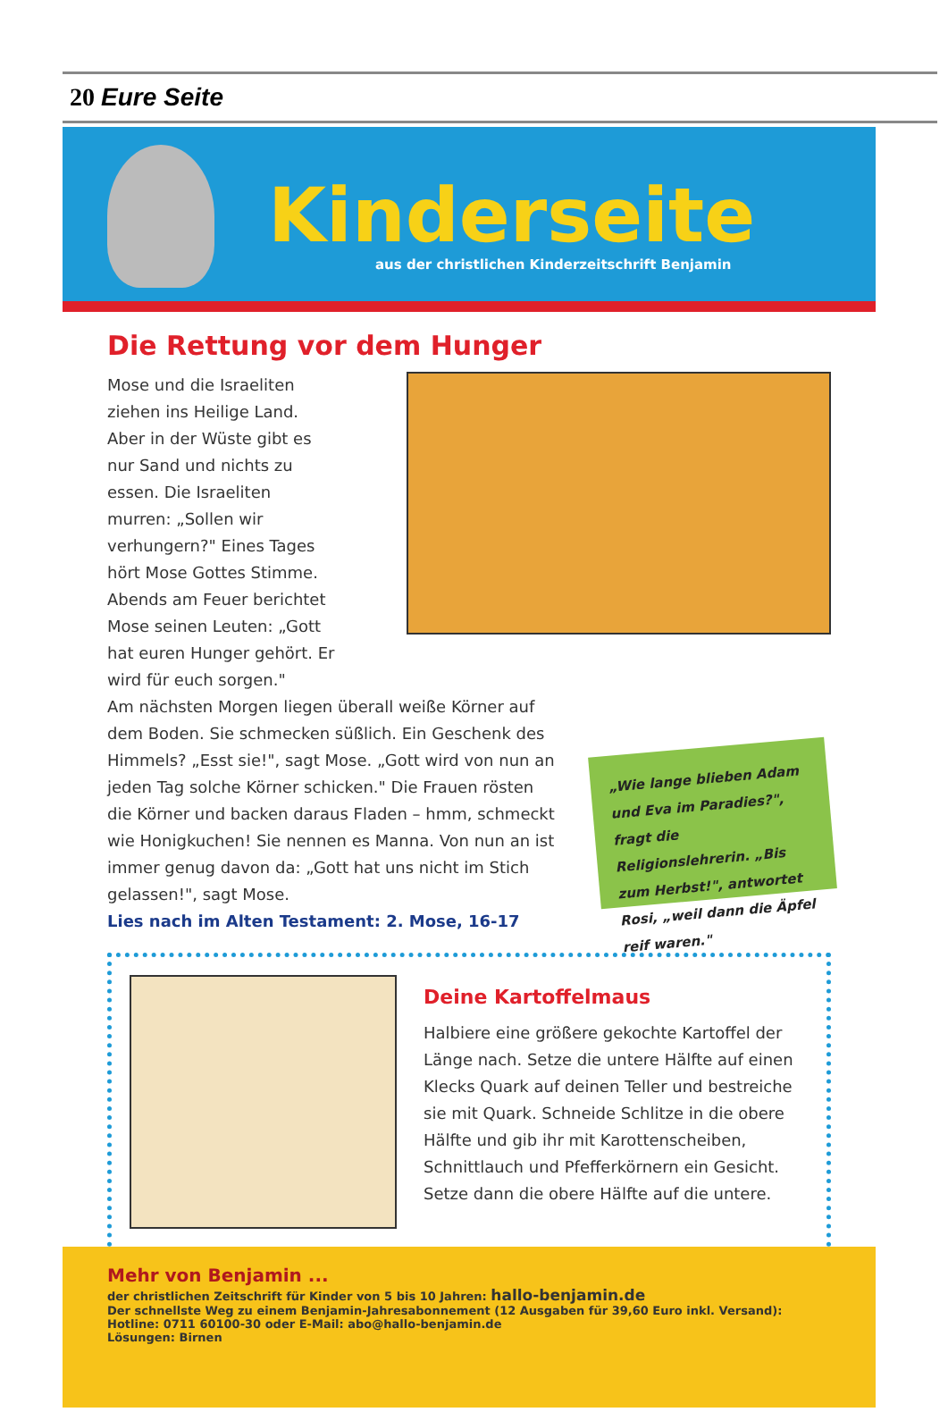20 Eure Seite
Kinderseite
aus der christlichen Kinderzeitschrift Benjamin
Die Rettung vor dem Hunger
Mose und die Israeliten ziehen ins Heilige Land. Aber in der Wüste gibt es nur Sand und nichts zu essen. Die Israeliten murren: „Sollen wir verhungern?" Eines Tages hört Mose Gottes Stimme. Abends am Feuer berichtet Mose seinen Leuten: „Gott hat euren Hunger gehört. Er wird für euch sorgen."
Am nächsten Morgen liegen überall weiße Körner auf dem Boden. Sie schmecken süßlich. Ein Geschenk des Himmels? „Esst sie!", sagt Mose. „Gott wird von nun an jeden Tag solche Körner schicken." Die Frauen rösten die Körner und backen daraus Fladen – hmm, schmeckt wie Honigkuchen! Sie nennen es Manna. Von nun an ist immer genug davon da: „Gott hat uns nicht im Stich gelassen!", sagt Mose.
Lies nach im Alten Testament: 2. Mose, 16-17
„Wie lange blieben Adam und Eva im Paradies?", fragt die Religionslehrerin. „Bis zum Herbst!", antwortet Rosi, „weil dann die Äpfel reif waren."
Deine Kartoffelmaus
Halbiere eine größere gekochte Kartoffel der Länge nach. Setze die untere Hälfte auf einen Klecks Quark auf deinen Teller und bestreiche sie mit Quark. Schneide Schlitze in die obere Hälfte und gib ihr mit Karottenscheiben, Schnittlauch und Pfefferkörnern ein Gesicht. Setze dann die obere Hälfte auf die untere.
Mehr von Benjamin ...
der christlichen Zeitschrift für Kinder von 5 bis 10 Jahren: hallo-benjamin.de
Der schnellste Weg zu einem Benjamin-Jahresabonnement (12 Ausgaben für 39,60 Euro inkl. Versand):
Hotline: 0711 60100-30 oder E-Mail: abo@hallo-benjamin.de
Lösungen: Birnen